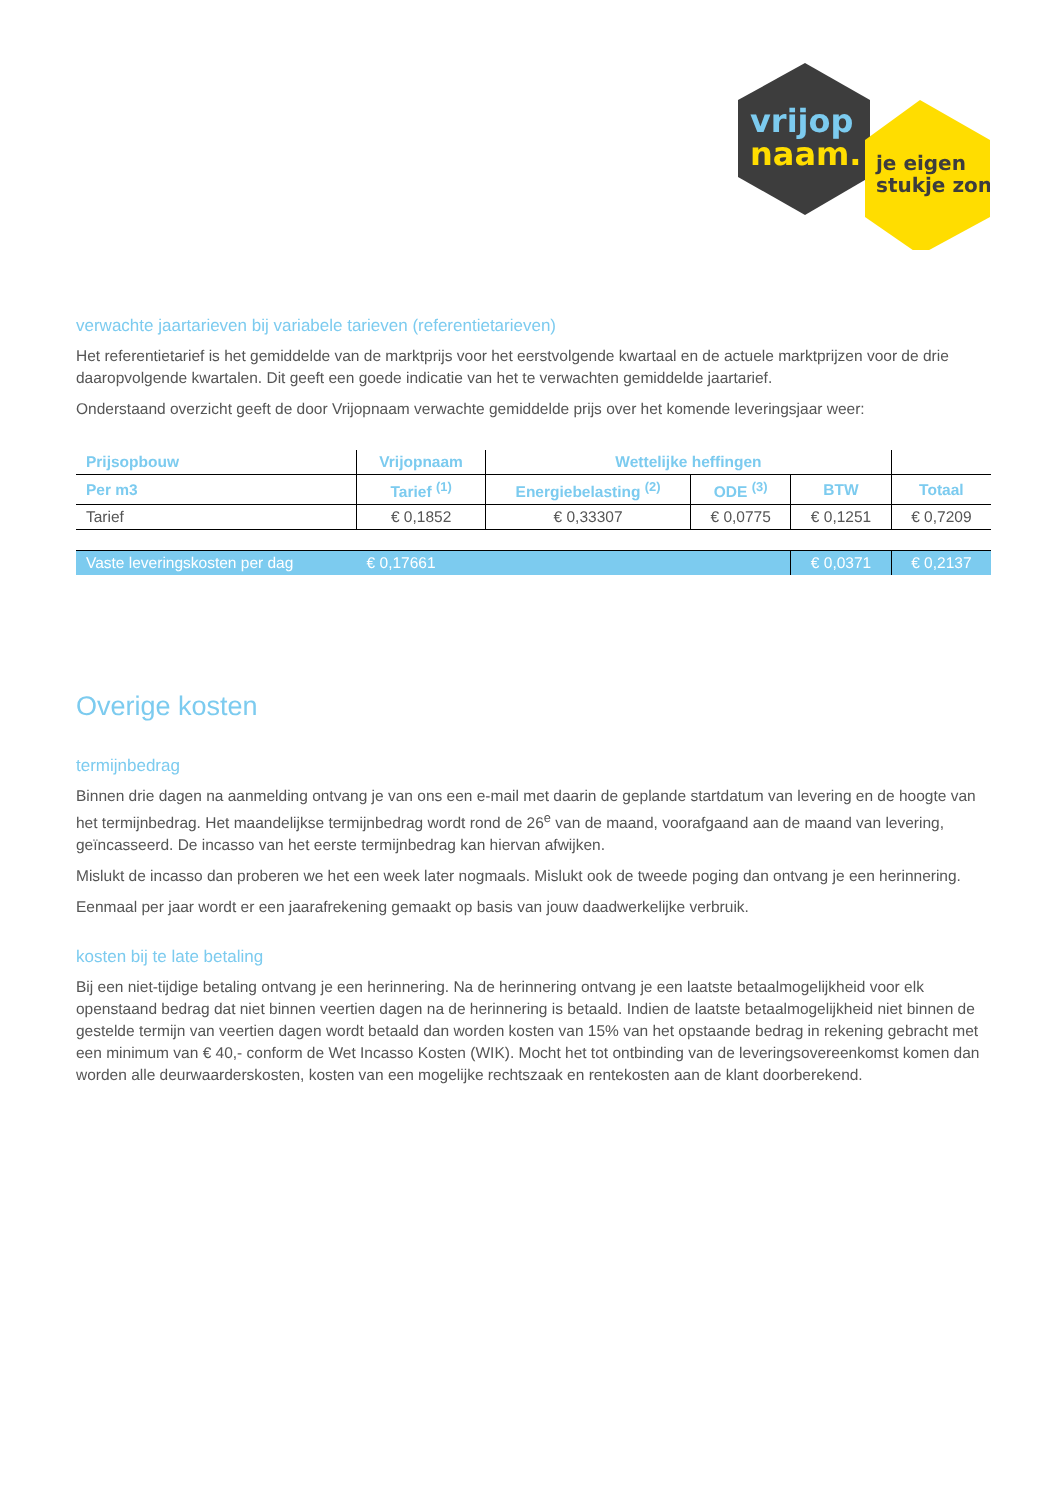vrijop
naam.
je eigen
stukje zon
verwachte jaartarieven bij variabele tarieven (referentietarieven)
Het referentietarief is het gemiddelde van de marktprijs voor het eerstvolgende kwartaal en de actuele marktprijzen voor de drie daaropvolgende kwartalen. Dit geeft een goede indicatie van het te verwachten gemiddelde jaartarief.
Onderstaand overzicht geeft de door Vrijopnaam verwachte gemiddelde prijs over het komende leveringsjaar weer:
| Prijsopbouw | Vrijopnaam | Wettelijke heffingen | | | |
| --- | --- | --- | --- | --- | --- |
| Per m3 | Tarief <sup>(1)</sup> | Energiebelasting <sup>(2)</sup> | ODE <sup>(3)</sup> | BTW | Totaal |
| Tarief | € 0,1852 | € 0,33307 | € 0,0775 | € 0,1251 | € 0,7209 |
| Vaste leveringskosten per dag | € 0,17661 | | | € 0,0371 | € 0,2137 |
Overige kosten
termijnbedrag
Binnen drie dagen na aanmelding ontvang je van ons een e-mail met daarin de geplande startdatum van levering en de hoogte van het termijnbedrag. Het maandelijkse termijnbedrag wordt rond de 26<sup>e</sup> van de maand, voorafgaand aan de maand van levering, geïncasseerd. De incasso van het eerste termijnbedrag kan hiervan afwijken.
Mislukt de incasso dan proberen we het een week later nogmaals. Mislukt ook de tweede poging dan ontvang je een herinnering.
Eenmaal per jaar wordt er een jaarafrekening gemaakt op basis van jouw daadwerkelijke verbruik.
kosten bij te late betaling
Bij een niet-tijdige betaling ontvang je een herinnering. Na de herinnering ontvang je een laatste betaalmogelijkheid voor elk openstaand bedrag dat niet binnen veertien dagen na de herinnering is betaald. Indien de laatste betaalmogelijkheid niet binnen de gestelde termijn van veertien dagen wordt betaald dan worden kosten van 15% van het opstaande bedrag in rekening gebracht met een minimum van € 40,- conform de Wet Incasso Kosten (WIK). Mocht het tot ontbinding van de leveringsovereenkomst komen dan worden alle deurwaarderskosten, kosten van een mogelijke rechtszaak en rentekosten aan de klant doorberekend.